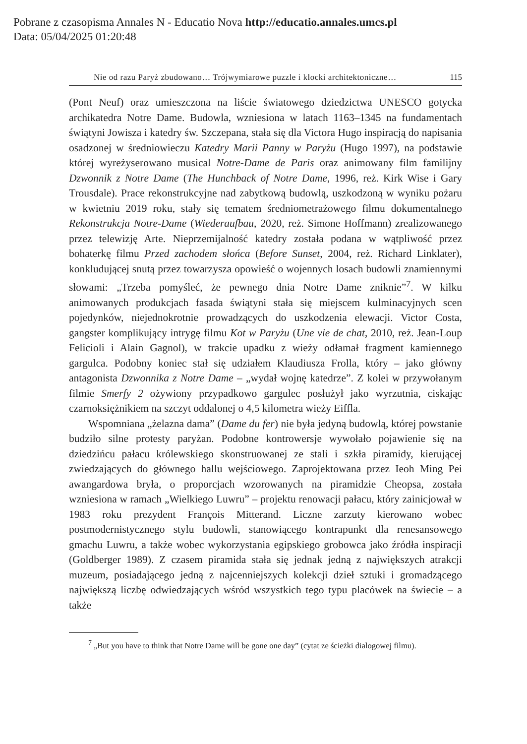Pobrane z czasopisma Annales N - Educatio Nova http://educatio.annales.umcs.pl
Data: 05/04/2025 01:20:48
Nie od razu Paryż zbudowano… Trójwymiarowe puzzle i klocki architektoniczne… 115
(Pont Neuf) oraz umieszczona na liście światowego dziedzictwa UNESCO gotycka archikatedra Notre Dame. Budowla, wzniesiona w latach 1163–1345 na fundamentach świątyni Jowisza i katedry św. Szczepana, stała się dla Victora Hugo inspiracją do napisania osadzonej w średniowieczu Katedry Marii Panny w Paryżu (Hugo 1997), na podstawie której wyreżyserowano musical Notre-Dame de Paris oraz animowany film familijny Dzwonnik z Notre Dame (The Hunchback of Notre Dame, 1996, reż. Kirk Wise i Gary Trousdale). Prace rekonstrukcyjne nad zabytkową budowlą, uszkodzoną w wyniku pożaru w kwietniu 2019 roku, stały się tematem średniometrażowego filmu dokumentalnego Rekonstrukcja Notre-Dame (Wiederaufbau, 2020, reż. Simone Hoffmann) zrealizowanego przez telewizję Arte. Nieprzemijalność katedry została podana w wątpliwość przez bohaterkę filmu Przed zachodem słońca (Before Sunset, 2004, reż. Richard Linklater), konkludującej snutą przez towarzysza opowieść o wojennych losach budowli znamiennymi słowami: „Trzeba pomyśleć, że pewnego dnia Notre Dame zniknie”<sup>7</sup>. W kilku animowanych produkcjach fasada świątyni stała się miejscem kulminacyjnych scen pojedynków, niejednokrotnie prowadzących do uszkodzenia elewacji. Victor Costa, gangster komplikujący intrygę filmu Kot w Paryżu (Une vie de chat, 2010, reż. Jean-Loup Felicioli i Alain Gagnol), w trakcie upadku z wieży odłamał fragment kamiennego gargulca. Podobny koniec stał się udziałem Klaudiusza Frolla, który – jako główny antagonista Dzwonnika z Notre Dame – „wydał wojnę katedrze”. Z kolei w przywołanym filmie Smerfy 2 ożywiony przypadkowo gargulec posłużył jako wyrzutnia, ciskając czarnoksiężnikiem na szczyt oddalonej o 4,5 kilometra wieży Eiffla.
Wspomniana „żelazna dama” (Dame du fer) nie była jedyną budowlą, której powstanie budziło silne protesty paryżan. Podobne kontrowersje wywołało pojawienie się na dziedzińcu pałacu królewskiego skonstruowanej ze stali i szkła piramidy, kierującej zwiedzających do głównego hallu wejściowego. Zaprojektowana przez Ieoh Ming Pei awangardowa bryła, o proporcjach wzorowanych na piramidzie Cheopsa, została wzniesiona w ramach „Wielkiego Luwru” – projektu renowacji pałacu, który zainicjował w 1983 roku prezydent François Mitterand. Liczne zarzuty kierowano wobec postmodernistycznego stylu budowli, stanowiącego kontrapunkt dla renesansowego gmachu Luwru, a także wobec wykorzystania egipskiego grobowca jako źródła inspiracji (Goldberger 1989). Z czasem piramida stała się jednak jedną z największych atrakcji muzeum, posiadającego jedną z najcenniejszych kolekcji dzieł sztuki i gromadzącego największą liczbę odwiedzających wśród wszystkich tego typu placówek na świecie – a także
<sup>7</sup> „But you have to think that Notre Dame will be gone one day” (cytat ze ścieżki dialogowej filmu).